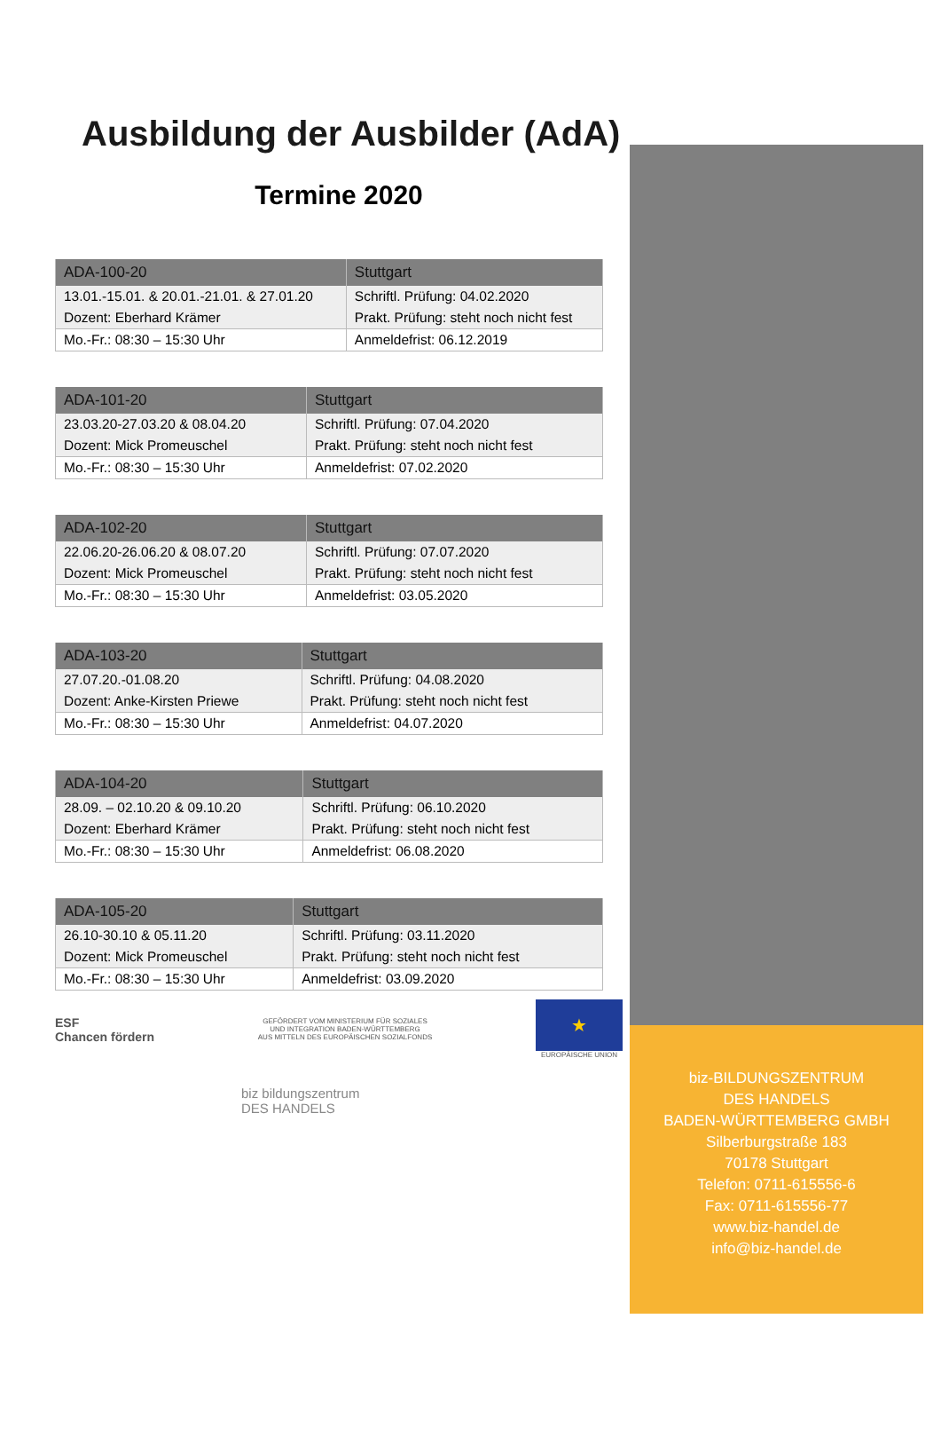Ausbildung der Ausbilder (AdA)
Termine 2020
| ADA-100-20 | Stuttgart |
| 13.01.-15.01. & 20.01.-21.01. & 27.01.20 | Schriftl. Prüfung: 04.02.2020 |
| Dozent: Eberhard Krämer | Prakt. Prüfung: steht noch nicht fest |
| Mo.-Fr.: 08:30 – 15:30 Uhr | Anmeldefrist: 06.12.2019 |
| ADA-101-20 | Stuttgart |
| 23.03.20-27.03.20 & 08.04.20 | Schriftl. Prüfung: 07.04.2020 |
| Dozent: Mick Promeuschel | Prakt. Prüfung: steht noch nicht fest |
| Mo.-Fr.: 08:30 – 15:30 Uhr | Anmeldefrist: 07.02.2020 |
| ADA-102-20 | Stuttgart |
| 22.06.20-26.06.20 & 08.07.20 | Schriftl. Prüfung: 07.07.2020 |
| Dozent: Mick Promeuschel | Prakt. Prüfung: steht noch nicht fest |
| Mo.-Fr.: 08:30 – 15:30 Uhr | Anmeldefrist: 03.05.2020 |
| ADA-103-20 | Stuttgart |
| 27.07.20.-01.08.20 | Schriftl. Prüfung: 04.08.2020 |
| Dozent: Anke-Kirsten Priewe | Prakt. Prüfung: steht noch nicht fest |
| Mo.-Fr.: 08:30 – 15:30 Uhr | Anmeldefrist: 04.07.2020 |
| ADA-104-20 | Stuttgart |
| 28.09. – 02.10.20 & 09.10.20 | Schriftl. Prüfung: 06.10.2020 |
| Dozent: Eberhard Krämer | Prakt. Prüfung: steht noch nicht fest |
| Mo.-Fr.: 08:30 – 15:30 Uhr | Anmeldefrist: 06.08.2020 |
| ADA-105-20 | Stuttgart |
| 26.10-30.10 & 05.11.20 | Schriftl. Prüfung: 03.11.2020 |
| Dozent: Mick Promeuschel | Prakt. Prüfung: steht noch nicht fest |
| Mo.-Fr.: 08:30 – 15:30 Uhr | Anmeldefrist: 03.09.2020 |
ESF
Chancen fördern
GEFÖRDERT VOM MINISTERIUM FÜR SOZIALES
UND INTEGRATION BADEN-WÜRTTEMBERG
AUS MITTELN DES EUROPÄISCHEN SOZIALFONDS
★
EUROPÄISCHE UNION
biz bildungszentrum
DES HANDELS
biz-BILDUNGSZENTRUM
DES HANDELS
BADEN-WÜRTTEMBERG GMBH
Silberburgstraße 183
70178 Stuttgart
Telefon: 0711-615556-6
Fax: 0711-615556-77
www.biz-handel.de
info@biz-handel.de